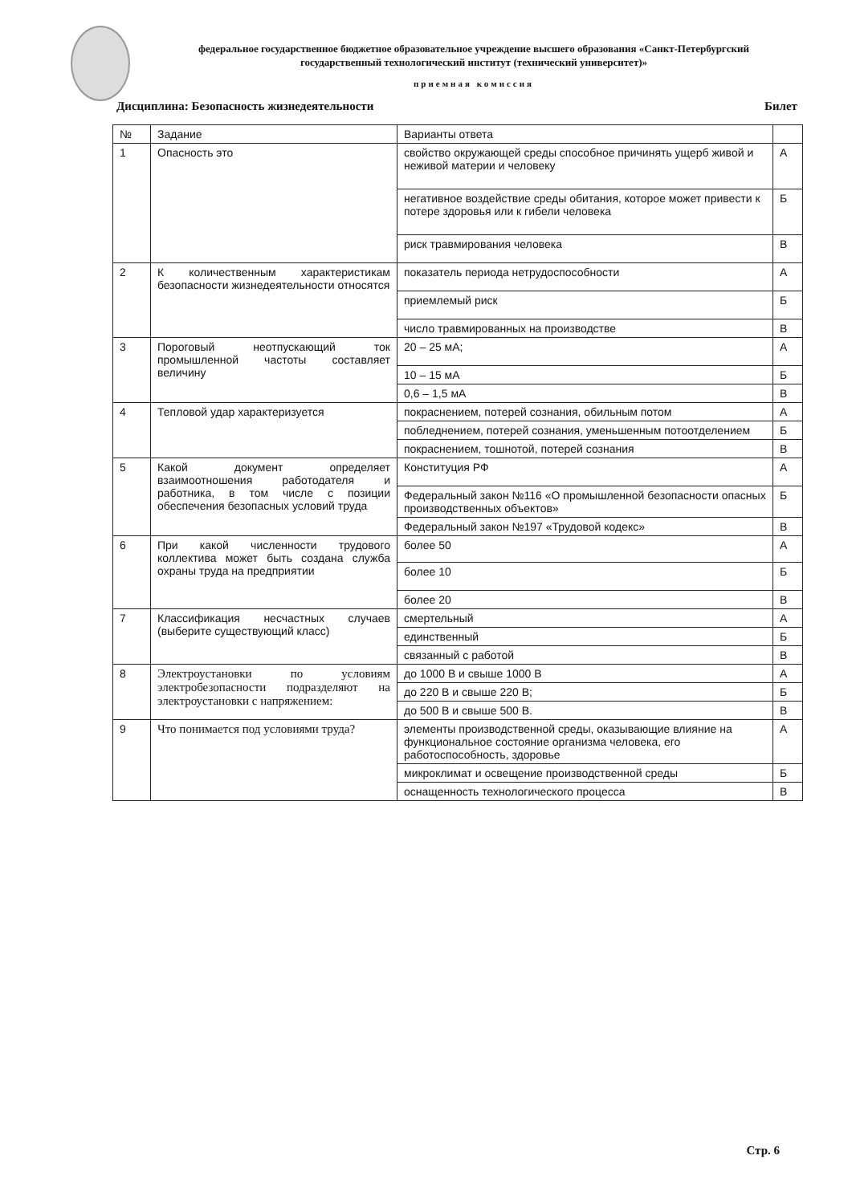федеральное государственное бюджетное образовательное учреждение высшего образования «Санкт-Петербургский государственный технологический институт (технический университет)»
приемная комиссия
Дисциплина: Безопасность жизнедеятельности Билет
| № | Задание | Варианты ответа | |
| --- | --- | --- | --- |
| 1 | Опасность это | свойство окружающей среды способное причинять ущерб живой и неживой материи и человеку | А |
| | | негативное воздействие среды обитания, которое может привести к потере здоровья или к гибели человека | Б |
| | | риск травмирования человека | В |
| 2 | К количественным характеристикам безопасности жизнедеятельности относятся | показатель периода нетрудоспособности | А |
| | | приемлемый риск | Б |
| | | число травмированных на производстве | В |
| 3 | Пороговый неотпускающий ток промышленной частоты составляет величину | 20 – 25 мА; | А |
| | | 10 – 15 мА | Б |
| | | 0,6 – 1,5 мА | В |
| 4 | Тепловой удар характеризуется | покраснением, потерей сознания, обильным потом | А |
| | | побледнением, потерей сознания, уменьшенным потоотделением | Б |
| | | покраснением, тошнотой, потерей сознания | В |
| 5 | Какой документ определяет взаимоотношения работодателя и работника, в том числе с позиции обеспечения безопасных условий труда | Конституция РФ | А |
| | | Федеральный закон №116 «О промышленной безопасности опасных производственных объектов» | Б |
| | | Федеральный закон №197 «Трудовой кодекс» | В |
| 6 | При какой численности трудового коллектива может быть создана служба охраны труда на предприятии | более 50 | А |
| | | более 10 | Б |
| | | более 20 | В |
| 7 | Классификация несчастных случаев (выберите существующий класс) | смертельный | А |
| | | единственный | Б |
| | | связанный с работой | В |
| 8 | Электроустановки по условиям электробезопасности подразделяют на электроустановки с напряжением: | до 1000 В и свыше 1000 В | А |
| | | до 220 В и свыше 220 В; | Б |
| | | до 500 В и свыше 500 В. | В |
| 9 | Что понимается под условиями труда? | элементы производственной среды, оказывающие влияние на функциональное состояние организма человека, его работоспособность, здоровье | А |
| | | микроклимат и освещение производственной среды | Б |
| | | оснащенность технологического процесса | В |
Стр. 6